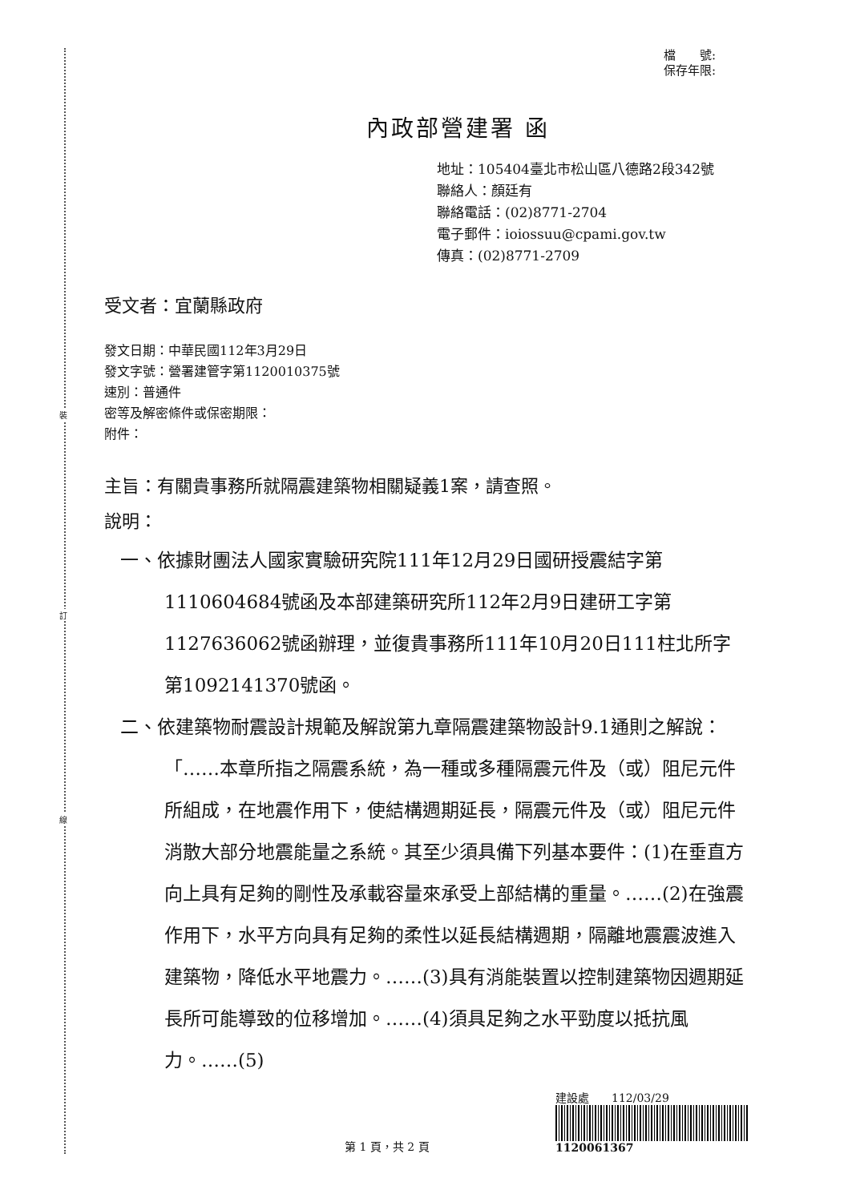裝
訂
線
檔　　號:
保存年限:
內政部營建署 函
地址：105404臺北市松山區八德路2段342號
聯絡人：顏廷有
聯絡電話：(02)8771-2704
電子郵件：ioiossuu@cpami.gov.tw
傳真：(02)8771-2709
受文者：宜蘭縣政府
發文日期：中華民國112年3月29日
發文字號：營署建管字第1120010375號
速別：普通件
密等及解密條件或保密期限：
附件：
主旨：有關貴事務所就隔震建築物相關疑義1案，請查照。
說明：
一、依據財團法人國家實驗研究院111年12月29日國研授震結字第1110604684號函及本部建築研究所112年2月9日建研工字第1127636062號函辦理，並復貴事務所111年10月20日111柱北所字第1092141370號函。
二、依建築物耐震設計規範及解說第九章隔震建築物設計9.1通則之解說：「……本章所指之隔震系統，為一種或多種隔震元件及（或）阻尼元件所組成，在地震作用下，使結構週期延長，隔震元件及（或）阻尼元件消散大部分地震能量之系統。其至少須具備下列基本要件：(1)在垂直方向上具有足夠的剛性及承載容量來承受上部結構的重量。……(2)在強震作用下，水平方向具有足夠的柔性以延長結構週期，隔離地震震波進入建築物，降低水平地震力。……(3)具有消能裝置以控制建築物因週期延長所可能導致的位移增加。……(4)須具足夠之水平勁度以抵抗風力。……(5)
第 1 頁，共 2 頁
建設處　　112/03/29
1120061367